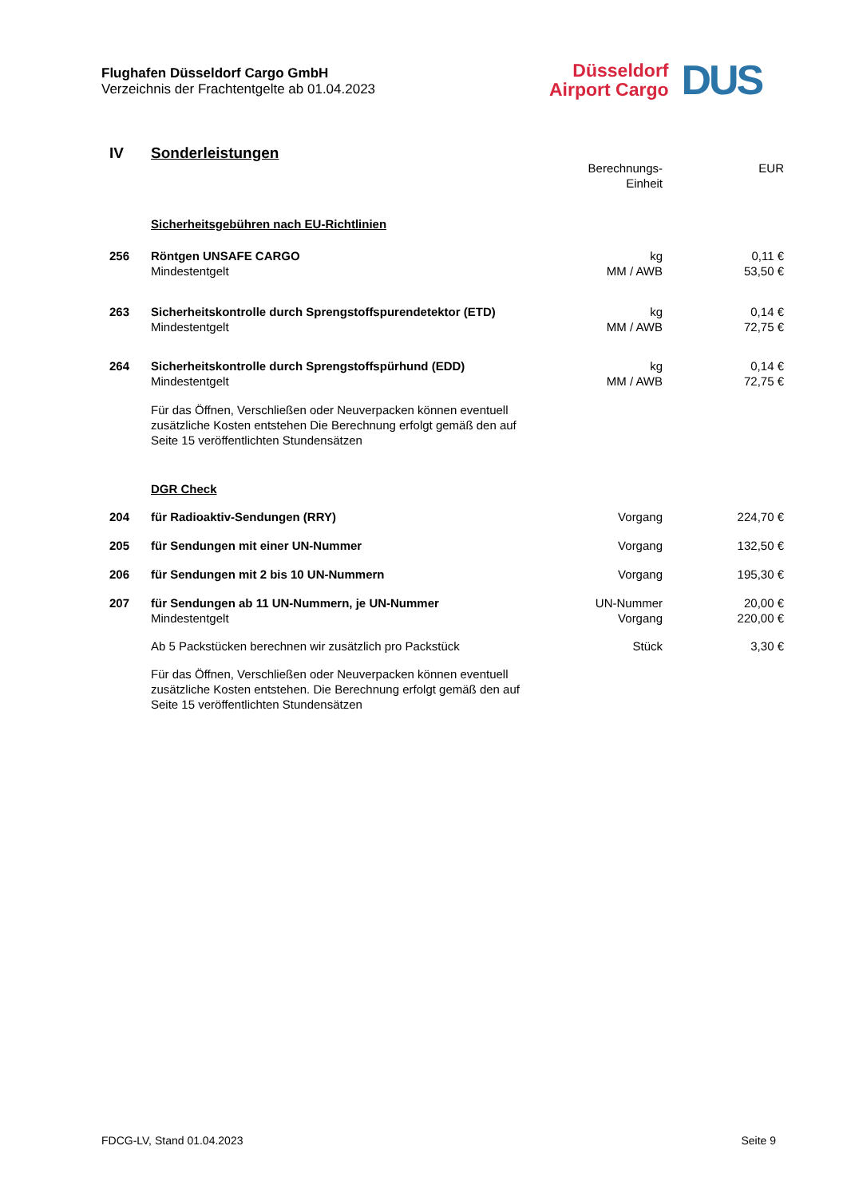Flughafen Düsseldorf Cargo GmbH
Verzeichnis der Frachtentgelte ab 01.04.2023
Düsseldorf
Airport Cargo
DUS
| IV | Sonderleistungen | | |
| | | Berechnungs- Einheit | EUR |
| | Sicherheitsgebühren nach EU-Richtlinien | | |
| 256 | Röntgen UNSAFE CARGO Mindestentgelt | kg MM / AWB | 0,11 € 53,50 € |
| 263 | Sicherheitskontrolle durch Sprengstoffspurendetektor (ETD) Mindestentgelt | kg MM / AWB | 0,14 € 72,75 € |
| 264 | Sicherheitskontrolle durch Sprengstoffspürhund (EDD) Mindestentgelt | kg MM / AWB | 0,14 € 72,75 € |
| | Für das Öffnen, Verschließen oder Neuverpacken können eventuell zusätzliche Kosten entstehen Die Berechnung erfolgt gemäß den auf Seite 15 veröffentlichten Stundensätzen | | |
| | DGR Check | | |
| 204 | für Radioaktiv-Sendungen (RRY) | Vorgang | 224,70 € |
| 205 | für Sendungen mit einer UN-Nummer | Vorgang | 132,50 € |
| 206 | für Sendungen mit 2 bis 10 UN-Nummern | Vorgang | 195,30 € |
| 207 | für Sendungen ab 11 UN-Nummern, je UN-Nummer Mindestentgelt | UN-Nummer Vorgang | 20,00 € 220,00 € |
| | Ab 5 Packstücken berechnen wir zusätzlich pro Packstück | Stück | 3,30 € |
| | Für das Öffnen, Verschließen oder Neuverpacken können eventuell zusätzliche Kosten entstehen. Die Berechnung erfolgt gemäß den auf Seite 15 veröffentlichten Stundensätzen | | |
FDCG-LV, Stand 01.04.2023 Seite 9